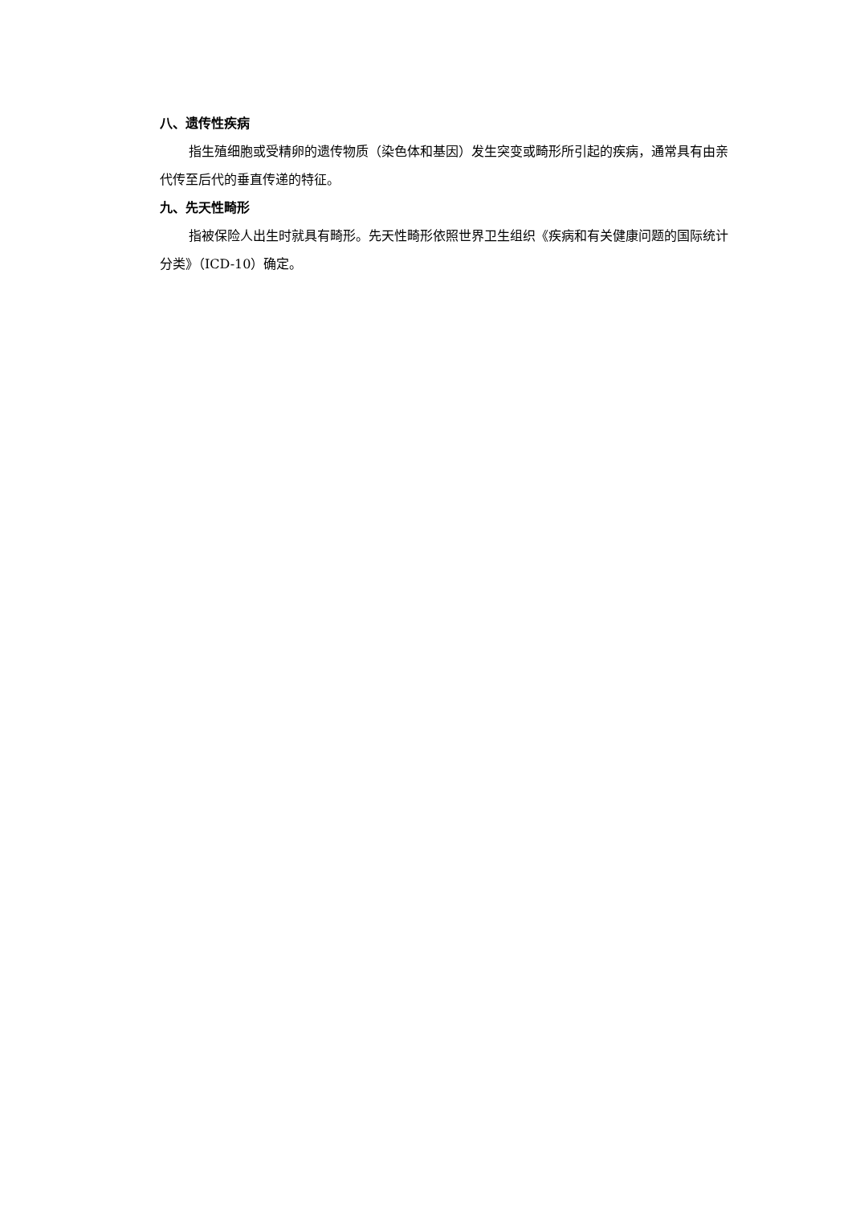八、遗传性疾病
指生殖细胞或受精卵的遗传物质（染色体和基因）发生突变或畸形所引起的疾病，通常具有由亲代传至后代的垂直传递的特征。
九、先天性畸形
指被保险人出生时就具有畸形。先天性畸形依照世界卫生组织《疾病和有关健康问题的国际统计分类》（ICD-10）确定。